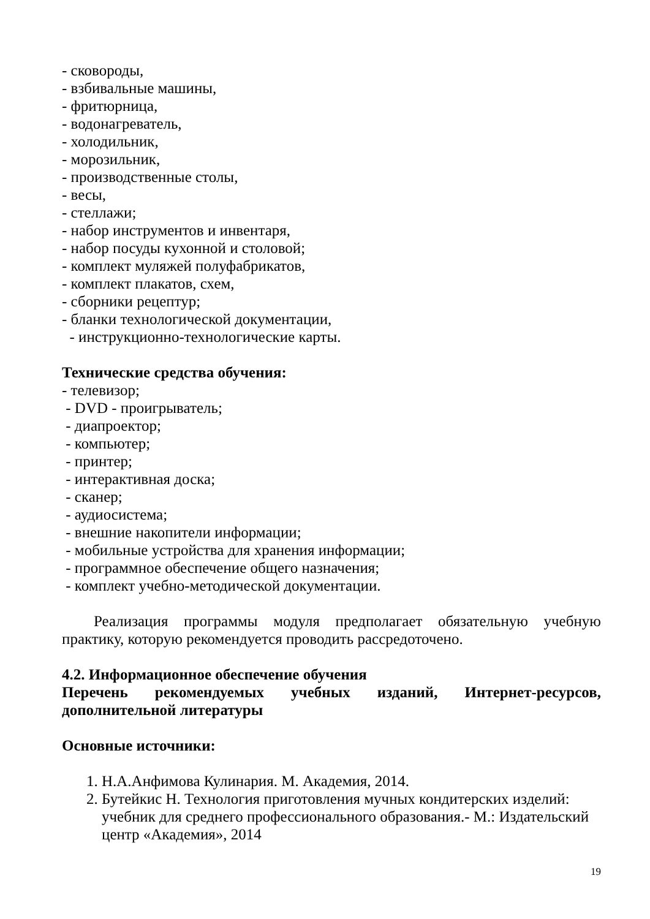- сковороды,
- взбивальные машины,
- фритюрница,
- водонагреватель,
- холодильник,
- морозильник,
- производственные столы,
- весы,
- стеллажи;
- набор инструментов и инвентаря,
- набор посуды кухонной и столовой;
- комплект муляжей полуфабрикатов,
- комплект плакатов, схем,
- сборники рецептур;
- бланки технологической документации,
- инструкционно-технологические карты.
Технические средства обучения:
- телевизор;
- DVD - проигрыватель;
- диапроектор;
- компьютер;
- принтер;
- интерактивная доска;
- сканер;
- аудиосистема;
- внешние накопители информации;
- мобильные устройства для хранения информации;
- программное обеспечение общего назначения;
- комплект учебно-методической документации.
Реализация программы модуля предполагает обязательную учебную практику, которую рекомендуется проводить рассредоточено.
4.2. Информационное обеспечение обучения
Перечень рекомендуемых учебных изданий, Интернет-ресурсов, дополнительной литературы
Основные источники:
1. Н.А.Анфимова Кулинария. М. Академия, 2014.
2. Бутейкис Н. Технология приготовления мучных кондитерских изделий: учебник для среднего профессионального образования.- М.: Издательский центр «Академия», 2014
19